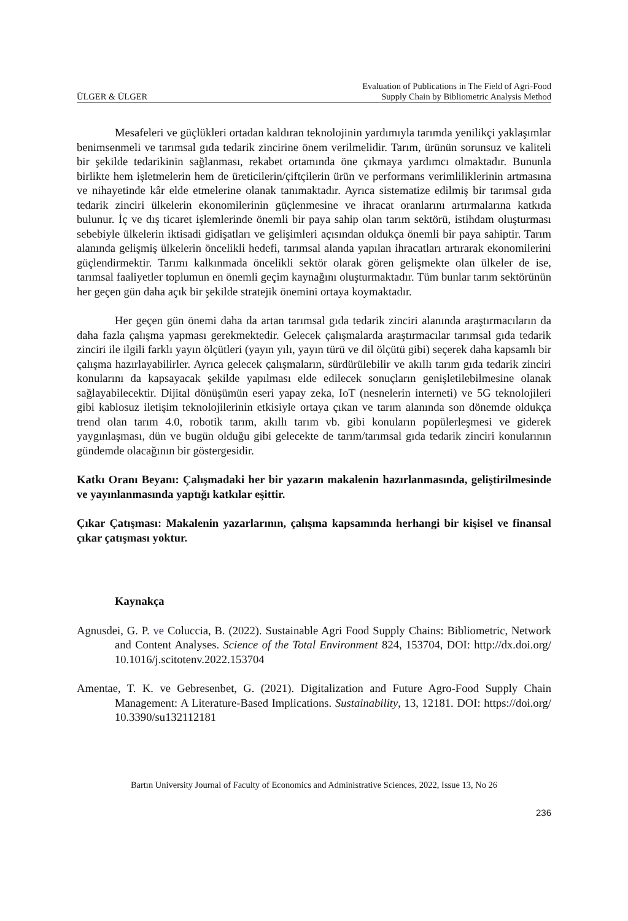ÜLGER & ÜLGER Evaluation of Publications in The Field of Agri-Food
Supply Chain by Bibliometric Analysis Method
Mesafeleri ve güçlükleri ortadan kaldıran teknolojinin yardımıyla tarımda yenilikçi yaklaşımlar benimsenmeli ve tarımsal gıda tedarik zincirine önem verilmelidir. Tarım, ürünün sorunsuz ve kaliteli bir şekilde tedarikinin sağlanması, rekabet ortamında öne çıkmaya yardımcı olmaktadır. Bununla birlikte hem işletmelerin hem de üreticilerin/çiftçilerin ürün ve performans verimliliklerinin artmasına ve nihayetinde kâr elde etmelerine olanak tanımaktadır. Ayrıca sistematize edilmiş bir tarımsal gıda tedarik zinciri ülkelerin ekonomilerinin güçlenmesine ve ihracat oranlarını artırmalarına katkıda bulunur. İç ve dış ticaret işlemlerinde önemli bir paya sahip olan tarım sektörü, istihdam oluşturması sebebiyle ülkelerin iktisadi gidişatları ve gelişimleri açısından oldukça önemli bir paya sahiptir. Tarım alanında gelişmiş ülkelerin öncelikli hedefi, tarımsal alanda yapılan ihracatları artırarak ekonomilerini güçlendirmektir. Tarımı kalkınmada öncelikli sektör olarak gören gelişmekte olan ülkeler de ise, tarımsal faaliyetler toplumun en önemli geçim kaynağını oluşturmaktadır. Tüm bunlar tarım sektörünün her geçen gün daha açık bir şekilde stratejik önemini ortaya koymaktadır.
Her geçen gün önemi daha da artan tarımsal gıda tedarik zinciri alanında araştırmacıların da daha fazla çalışma yapması gerekmektedir. Gelecek çalışmalarda araştırmacılar tarımsal gıda tedarik zinciri ile ilgili farklı yayın ölçütleri (yayın yılı, yayın türü ve dil ölçütü gibi) seçerek daha kapsamlı bir çalışma hazırlayabilirler. Ayrıca gelecek çalışmaların, sürdürülebilir ve akıllı tarım gıda tedarik zinciri konularını da kapsayacak şekilde yapılması elde edilecek sonuçların genişletilebilmesine olanak sağlayabilecektir. Dijital dönüşümün eseri yapay zeka, IoT (nesnelerin interneti) ve 5G teknolojileri gibi kablosuz iletişim teknolojilerinin etkisiyle ortaya çıkan ve tarım alanında son dönemde oldukça trend olan tarım 4.0, robotik tarım, akıllı tarım vb. gibi konuların popülerleşmesi ve giderek yaygınlaşması, dün ve bugün olduğu gibi gelecekte de tarım/tarımsal gıda tedarik zinciri konularının gündemde olacağının bir göstergesidir.
Katkı Oranı Beyanı: Çalışmadaki her bir yazarın makalenin hazırlanmasında, geliştirilmesinde ve yayınlanmasında yaptığı katkılar eşittir.
Çıkar Çatışması: Makalenin yazarlarının, çalışma kapsamında herhangi bir kişisel ve finansal çıkar çatışması yoktur.
Kaynakça
Agnusdei, G. P. ve Coluccia, B. (2022). Sustainable Agri Food Supply Chains: Bibliometric, Network and Content Analyses. Science of the Total Environment 824, 153704, DOI: http://dx.doi.org/ 10.1016/j.scitotenv.2022.153704
Amentae, T. K. ve Gebresenbet, G. (2021). Digitalization and Future Agro-Food Supply Chain Management: A Literature-Based Implications. Sustainability, 13, 12181. DOI: https://doi.org/ 10.3390/su132112181
Bartın University Journal of Faculty of Economics and Administrative Sciences, 2022, Issue 13, No 26
236